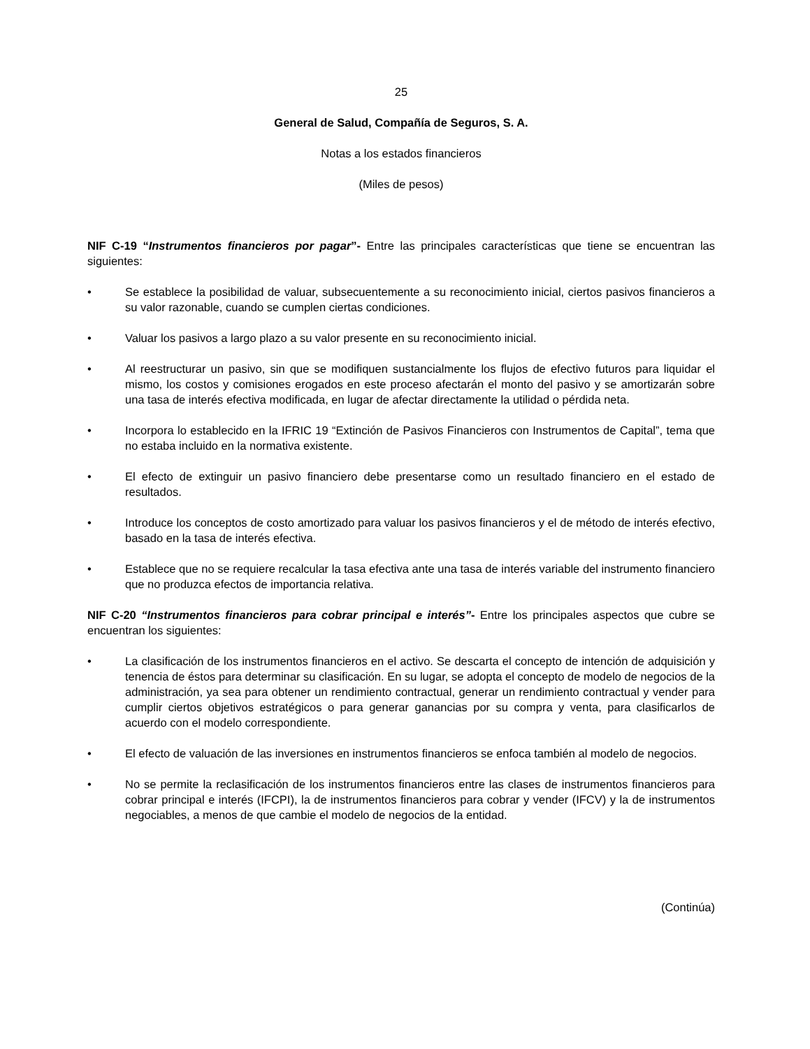25
General de Salud, Compañía de Seguros, S. A.
Notas a los estados financieros
(Miles de pesos)
NIF C-19 “Instrumentos financieros por pagar”- Entre las principales características que tiene se encuentran las siguientes:
• Se establece la posibilidad de valuar, subsecuentemente a su reconocimiento inicial, ciertos pasivos financieros a su valor razonable, cuando se cumplen ciertas condiciones.
• Valuar los pasivos a largo plazo a su valor presente en su reconocimiento inicial.
• Al reestructurar un pasivo, sin que se modifiquen sustancialmente los flujos de efectivo futuros para liquidar el mismo, los costos y comisiones erogados en este proceso afectarán el monto del pasivo y se amortizarán sobre una tasa de interés efectiva modificada, en lugar de afectar directamente la utilidad o pérdida neta.
• Incorpora lo establecido en la IFRIC 19 “Extinción de Pasivos Financieros con Instrumentos de Capital”, tema que no estaba incluido en la normativa existente.
• El efecto de extinguir un pasivo financiero debe presentarse como un resultado financiero en el estado de resultados.
• Introduce los conceptos de costo amortizado para valuar los pasivos financieros y el de método de interés efectivo, basado en la tasa de interés efectiva.
• Establece que no se requiere recalcular la tasa efectiva ante una tasa de interés variable del instrumento financiero que no produzca efectos de importancia relativa.
NIF C-20 “Instrumentos financieros para cobrar principal e interés”- Entre los principales aspectos que cubre se encuentran los siguientes:
• La clasificación de los instrumentos financieros en el activo. Se descarta el concepto de intención de adquisición y tenencia de éstos para determinar su clasificación. En su lugar, se adopta el concepto de modelo de negocios de la administración, ya sea para obtener un rendimiento contractual, generar un rendimiento contractual y vender para cumplir ciertos objetivos estratégicos o para generar ganancias por su compra y venta, para clasificarlos de acuerdo con el modelo correspondiente.
• El efecto de valuación de las inversiones en instrumentos financieros se enfoca también al modelo de negocios.
• No se permite la reclasificación de los instrumentos financieros entre las clases de instrumentos financieros para cobrar principal e interés (IFCPI), la de instrumentos financieros para cobrar y vender (IFCV) y la de instrumentos negociables, a menos de que cambie el modelo de negocios de la entidad.
(Continúa)